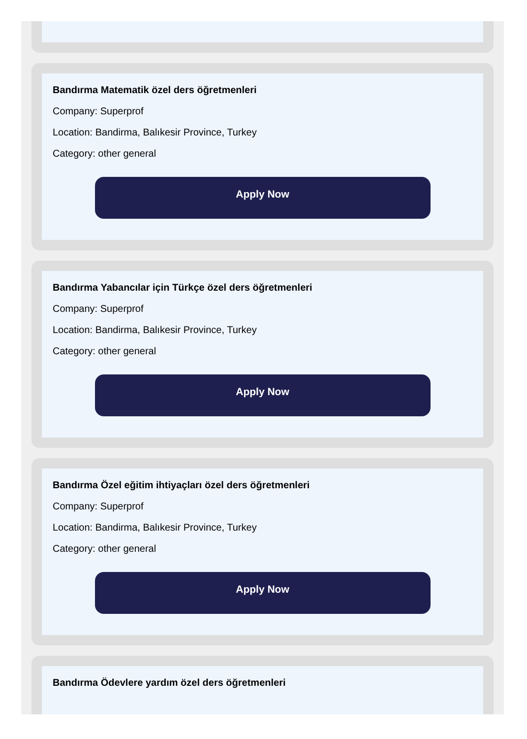Bandırma Matematik özel ders öğretmenleri
Company: Superprof
Location: Bandirma, Balıkesir Province, Turkey
Category: other general
Apply Now
Bandırma Yabancılar için Türkçe özel ders öğretmenleri
Company: Superprof
Location: Bandirma, Balıkesir Province, Turkey
Category: other general
Apply Now
Bandırma Özel eğitim ihtiyaçları özel ders öğretmenleri
Company: Superprof
Location: Bandirma, Balıkesir Province, Turkey
Category: other general
Apply Now
Bandırma Ödevlere yardım özel ders öğretmenleri